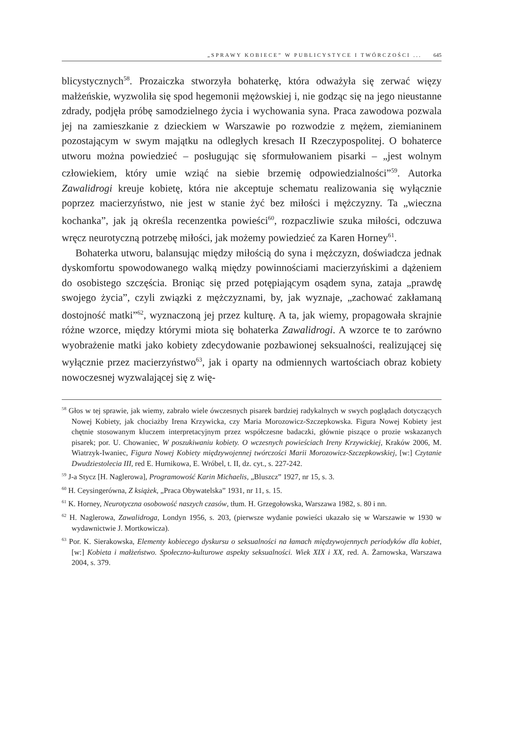„SPRAWY KOBIECE” W PUBLICYSTYCE I TWÓRCZOŚCI ... 645
blicystycznych<sup>58</sup>. Prozaiczka stworzyła bohaterkę, która odważyła się zerwać więzy małżeńskie, wyzwoliła się spod hegemonii mężowskiej i, nie godząc się na jego nieustanne zdrady, podjęła próbę samodzielnego życia i wychowania syna. Praca zawodowa pozwala jej na zamieszkanie z dzieckiem w Warszawie po rozwodzie z mężem, ziemianinem pozostającym w swym majątku na odległych kresach II Rzeczypospolitej. O bohaterce utworu można powiedzieć – posługując się sformułowaniem pisarki – „jest wolnym człowiekiem, który umie wziąć na siebie brzemię odpowiedzialności”<sup>59</sup>. Autorka Zawalidrogi kreuje kobietę, która nie akceptuje schematu realizowania się wyłącznie poprzez macierzyństwo, nie jest w stanie żyć bez miłości i mężczyzny. Ta „wieczna kochanka”, jak ją określa recenzentka powieści<sup>60</sup>, rozpaczliwie szuka miłości, odczuwa wręcz neurotyczną potrzebę miłości, jak możemy powiedzieć za Karen Horney<sup>61</sup>.
Bohaterka utworu, balansując między miłością do syna i mężczyzn, doświadcza jednak dyskomfortu spowodowanego walką między powinnościami macierzyńskimi a dążeniem do osobistego szczęścia. Broniąc się przed potępiającym osądem syna, zataja „prawdę swojego życia”, czyli związki z mężczyznami, by, jak wyznaje, „zachować zakłamaną dostojność matki”<sup>62</sup>, wyznaczoną jej przez kulturę. A ta, jak wiemy, propagowała skrajnie różne wzorce, między którymi miota się bohaterka Zawalidrogi. A wzorce te to zarówno wyobrażenie matki jako kobiety zdecydowanie pozbawionej seksualności, realizującej się wyłącznie przez macierzyństwo<sup>63</sup>, jak i oparty na odmiennych wartościach obraz kobiety nowoczesnej wyzwalającej się z wię-
<sup>58</sup> Głos w tej sprawie, jak wiemy, zabrało wiele ówczesnych pisarek bardziej radykalnych w swych poglądach dotyczących Nowej Kobiety, jak chociażby Irena Krzywicka, czy Maria Morozowicz-Szczepkowska. Figura Nowej Kobiety jest chętnie stosowanym kluczem interpretacyjnym przez współczesne badaczki, głównie piszące o prozie wskazanych pisarek; por. U. Chowaniec, W poszukiwaniu kobiety. O wczesnych powieściach Ireny Krzywickiej, Kraków 2006, M. Wiatrzyk-Iwaniec, Figura Nowej Kobiety międzywojennej twórczości Marii Morozowicz-Szczepkowskiej, [w:] Czytanie Dwudziestolecia III, red E. Hurnikowa, E. Wróbel, t. II, dz. cyt., s. 227-242.
<sup>59</sup> J-a Stycz [H. Naglerowa], Programowość Karin Michaelis, „Bluszcz” 1927, nr 15, s. 3.
<sup>60</sup> H. Ceysingerówna, Z książek, „Praca Obywatelska” 1931, nr 11, s. 15.
<sup>61</sup> K. Horney, Neurotyczna osobowość naszych czasów, tłum. H. Grzegołowska, Warszawa 1982, s. 80 i nn.
<sup>62</sup> H. Naglerowa, Zawalidroga, Londyn 1956, s. 203, (pierwsze wydanie powieści ukazało się w Warszawie w 1930 w wydawnictwie J. Mortkowicza).
<sup>63</sup> Por. K. Sierakowska, Elementy kobiecego dyskursu o seksualności na łamach międzywojennych periodyków dla kobiet, [w:] Kobieta i małżeństwo. Społeczno-kulturowe aspekty seksualności. Wiek XIX i XX, red. A. Żarnowska, Warszawa 2004, s. 379.